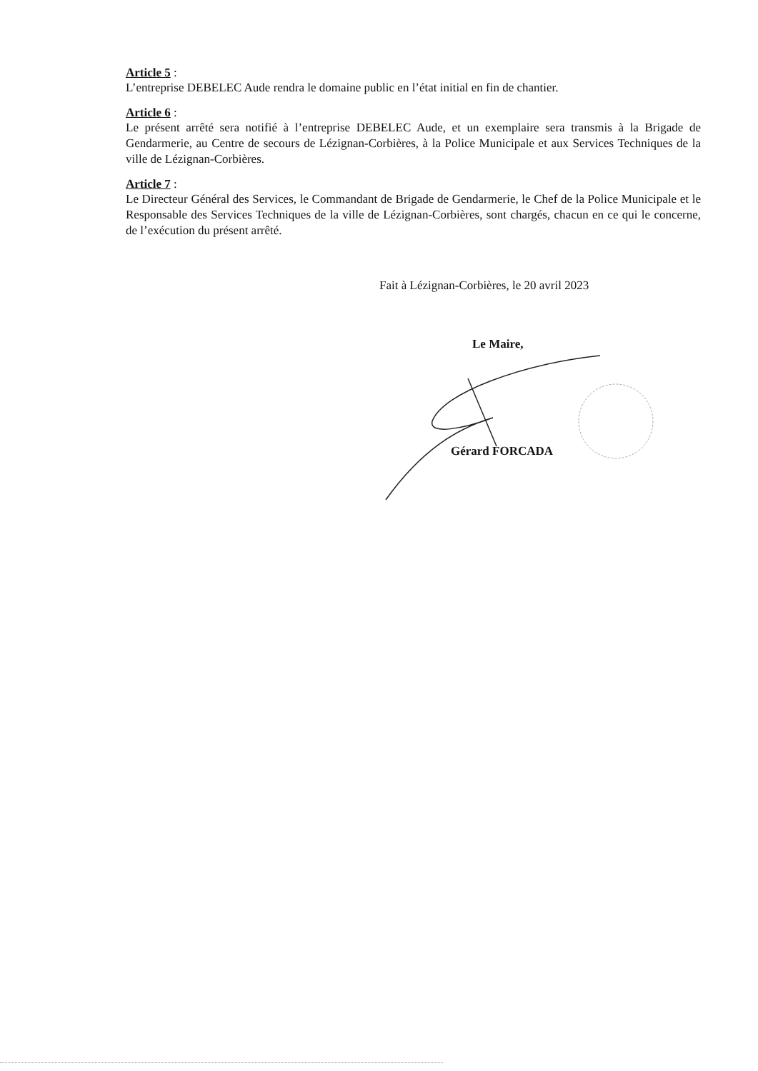Article 5 :
L’entreprise DEBELEC Aude rendra le domaine public en l’état initial en fin de chantier.
Article 6 :
Le présent arrêté sera notifié à l’entreprise DEBELEC Aude, et un exemplaire sera transmis à la Brigade de Gendarmerie, au Centre de secours de Lézignan-Corbières, à la Police Municipale et aux Services Techniques de la ville de Lézignan-Corbières.
Article 7 :
Le Directeur Général des Services, le Commandant de Brigade de Gendarmerie, le Chef de la Police Municipale et le Responsable des Services Techniques de la ville de Lézignan-Corbières, sont chargés, chacun en ce qui le concerne, de l’exécution du présent arrêté.
Fait à Lézignan-Corbières, le 20 avril 2023
Le Maire,
Gérard FORCADA